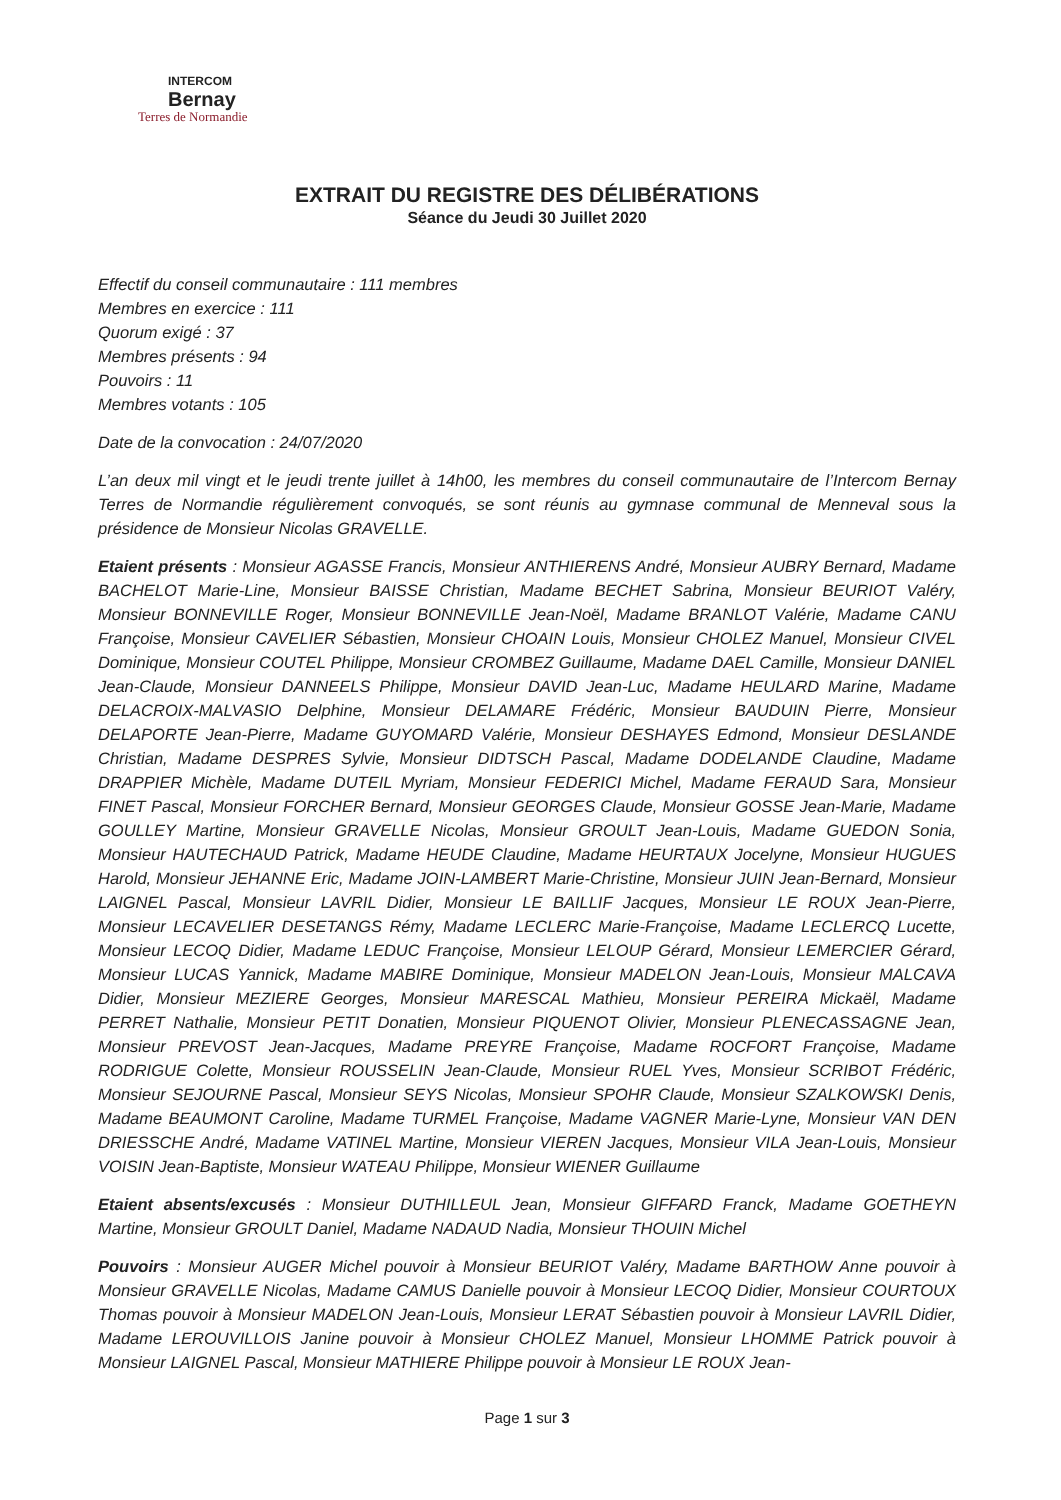INTERCOM
Bernay
Terres de Normandie
EXTRAIT DU REGISTRE DES DÉLIBÉRATIONS
Séance du Jeudi 30 Juillet 2020
Effectif du conseil communautaire : 111 membres
Membres en exercice : 111
Quorum exigé : 37
Membres présents : 94
Pouvoirs : 11
Membres votants : 105
Date de la convocation : 24/07/2020
L’an deux mil vingt et le jeudi trente juillet à 14h00, les membres du conseil communautaire de l’Intercom Bernay Terres de Normandie régulièrement convoqués, se sont réunis au gymnase communal de Menneval sous la présidence de Monsieur Nicolas GRAVELLE.
Etaient présents : Monsieur AGASSE Francis, Monsieur ANTHIERENS André, Monsieur AUBRY Bernard, Madame BACHELOT Marie-Line, Monsieur BAISSE Christian, Madame BECHET Sabrina, Monsieur BEURIOT Valéry, Monsieur BONNEVILLE Roger, Monsieur BONNEVILLE Jean-Noël, Madame BRANLOT Valérie, Madame CANU Françoise, Monsieur CAVELIER Sébastien, Monsieur CHOAIN Louis, Monsieur CHOLEZ Manuel, Monsieur CIVEL Dominique, Monsieur COUTEL Philippe, Monsieur CROMBEZ Guillaume, Madame DAEL Camille, Monsieur DANIEL Jean-Claude, Monsieur DANNEELS Philippe, Monsieur DAVID Jean-Luc, Madame HEULARD Marine, Madame DELACROIX-MALVASIO Delphine, Monsieur DELAMARE Frédéric, Monsieur BAUDUIN Pierre, Monsieur DELAPORTE Jean-Pierre, Madame GUYOMARD Valérie, Monsieur DESHAYES Edmond, Monsieur DESLANDE Christian, Madame DESPRES Sylvie, Monsieur DIDTSCH Pascal, Madame DODELANDE Claudine, Madame DRAPPIER Michèle, Madame DUTEIL Myriam, Monsieur FEDERICI Michel, Madame FERAUD Sara, Monsieur FINET Pascal, Monsieur FORCHER Bernard, Monsieur GEORGES Claude, Monsieur GOSSE Jean-Marie, Madame GOULLEY Martine, Monsieur GRAVELLE Nicolas, Monsieur GROULT Jean-Louis, Madame GUEDON Sonia, Monsieur HAUTECHAUD Patrick, Madame HEUDE Claudine, Madame HEURTAUX Jocelyne, Monsieur HUGUES Harold, Monsieur JEHANNE Eric, Madame JOIN-LAMBERT Marie-Christine, Monsieur JUIN Jean-Bernard, Monsieur LAIGNEL Pascal, Monsieur LAVRIL Didier, Monsieur LE BAILLIF Jacques, Monsieur LE ROUX Jean-Pierre, Monsieur LECAVELIER DESETANGS Rémy, Madame LECLERC Marie-Françoise, Madame LECLERCQ Lucette, Monsieur LECOQ Didier, Madame LEDUC Françoise, Monsieur LELOUP Gérard, Monsieur LEMERCIER Gérard, Monsieur LUCAS Yannick, Madame MABIRE Dominique, Monsieur MADELON Jean-Louis, Monsieur MALCAVA Didier, Monsieur MEZIERE Georges, Monsieur MARESCAL Mathieu, Monsieur PEREIRA Mickaël, Madame PERRET Nathalie, Monsieur PETIT Donatien, Monsieur PIQUENOT Olivier, Monsieur PLENECASSAGNE Jean, Monsieur PREVOST Jean-Jacques, Madame PREYRE Françoise, Madame ROCFORT Françoise, Madame RODRIGUE Colette, Monsieur ROUSSELIN Jean-Claude, Monsieur RUEL Yves, Monsieur SCRIBOT Frédéric, Monsieur SEJOURNE Pascal, Monsieur SEYS Nicolas, Monsieur SPOHR Claude, Monsieur SZALKOWSKI Denis, Madame BEAUMONT Caroline, Madame TURMEL Françoise, Madame VAGNER Marie-Lyne, Monsieur VAN DEN DRIESSCHE André, Madame VATINEL Martine, Monsieur VIEREN Jacques, Monsieur VILA Jean-Louis, Monsieur VOISIN Jean-Baptiste, Monsieur WATEAU Philippe, Monsieur WIENER Guillaume
Etaient absents/excusés : Monsieur DUTHILLEUL Jean, Monsieur GIFFARD Franck, Madame GOETHEYN Martine, Monsieur GROULT Daniel, Madame NADAUD Nadia, Monsieur THOUIN Michel
Pouvoirs : Monsieur AUGER Michel pouvoir à Monsieur BEURIOT Valéry, Madame BARTHOW Anne pouvoir à Monsieur GRAVELLE Nicolas, Madame CAMUS Danielle pouvoir à Monsieur LECOQ Didier, Monsieur COURTOUX Thomas pouvoir à Monsieur MADELON Jean-Louis, Monsieur LERAT Sébastien pouvoir à Monsieur LAVRIL Didier, Madame LEROUVILLOIS Janine pouvoir à Monsieur CHOLEZ Manuel, Monsieur LHOMME Patrick pouvoir à Monsieur LAIGNEL Pascal, Monsieur MATHIERE Philippe pouvoir à Monsieur LE ROUX Jean-
Page 1 sur 3